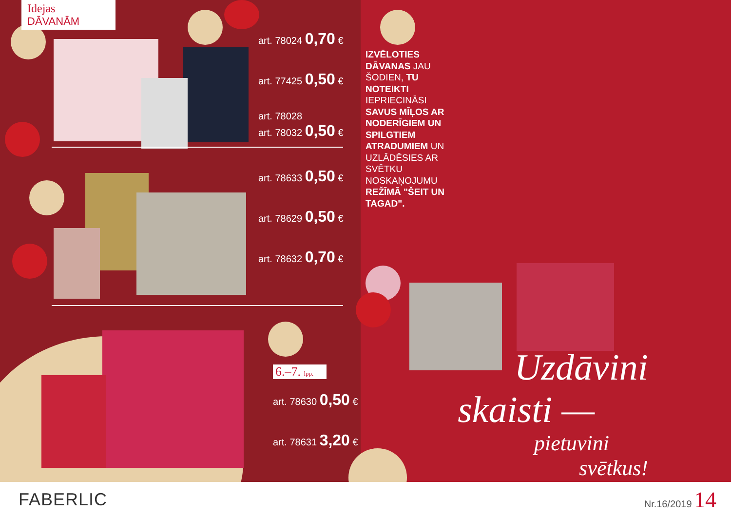Idejas
DĀVANĀM
art. 78024 0,70 €
art. 77425 0,50 €
art. 78028
art. 78032 0,50 €
art. 78633 0,50 €
art. 78629 0,50 €
art. 78632 0,70 €
6.–7. lpp.
art. 78630 0,50 €
art. 78631 3,20 €
IZVĒLOTIES DĀVANAS JAU ŠODIEN, TU NOTEIKTI IEPRIECINĀSI SAVUS MĪĻOS AR NODERĪGIEM UN SPILGTIEM ATRADUMIEM UN UZLĀDĒSIES AR SVĒTKU NOSKAŅOJUMU REŽĪMĀ "ŠEIT UN TAGAD".
Uzdāvini
skaisti —
pietuvini
svētkus!
FABERLIC
Nr.16/2019 14